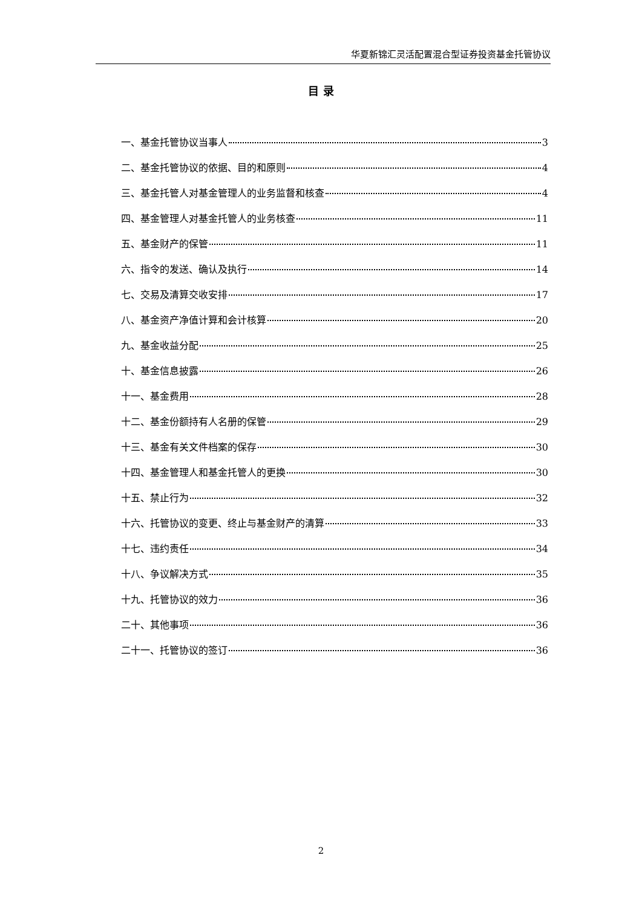华夏新锦汇灵活配置混合型证券投资基金托管协议
目 录
一、基金托管协议当事人 3
二、基金托管协议的依据、目的和原则 4
三、基金托管人对基金管理人的业务监督和核查 4
四、基金管理人对基金托管人的业务核查 11
五、基金财产的保管 11
六、指令的发送、确认及执行 14
七、交易及清算交收安排 17
八、基金资产净值计算和会计核算 20
九、基金收益分配 25
十、基金信息披露 26
十一、基金费用 28
十二、基金份额持有人名册的保管 29
十三、基金有关文件档案的保存 30
十四、基金管理人和基金托管人的更换 30
十五、禁止行为 32
十六、托管协议的变更、终止与基金财产的清算 33
十七、违约责任 34
十八、争议解决方式 35
十九、托管协议的效力 36
二十、其他事项 36
二十一、托管协议的签订 36
2